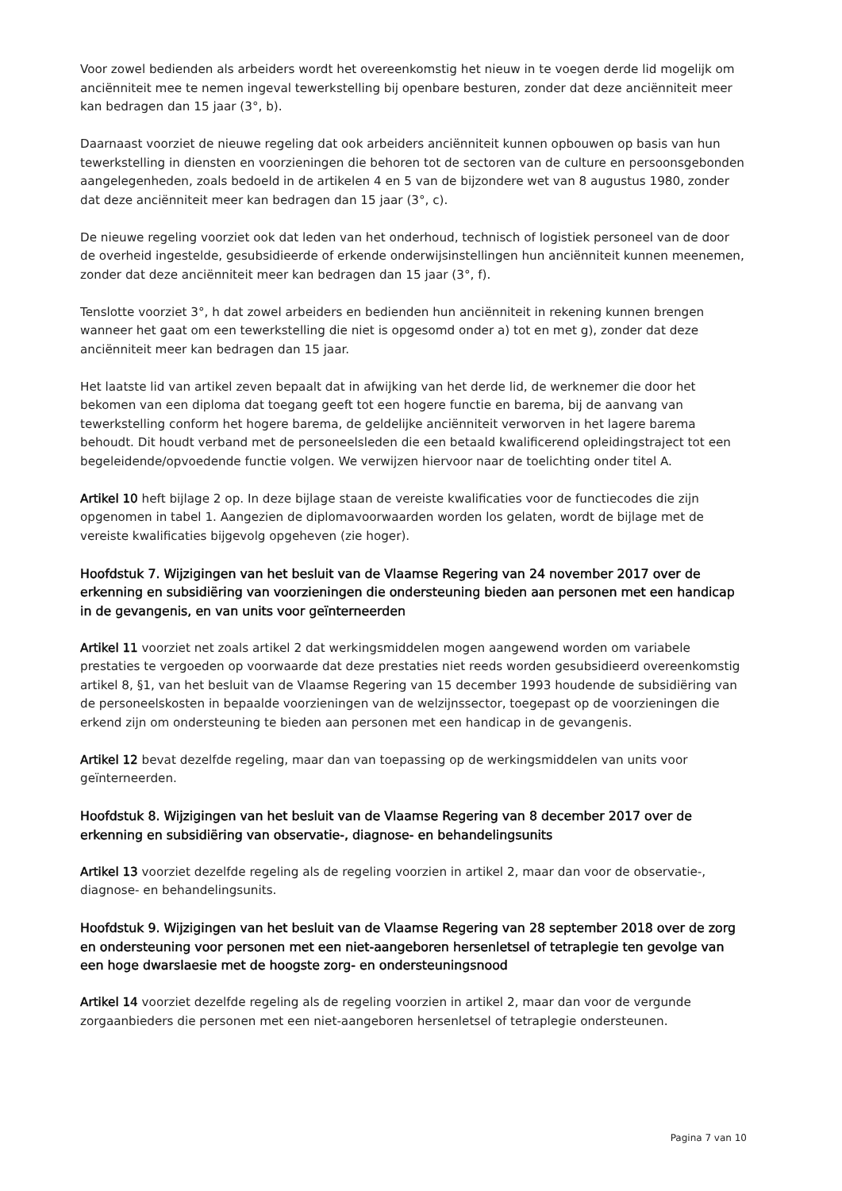Voor zowel bedienden als arbeiders wordt het overeenkomstig het nieuw in te voegen derde lid mogelijk om anciënniteit mee te nemen ingeval tewerkstelling bij openbare besturen, zonder dat deze anciënniteit meer kan bedragen dan 15 jaar (3°, b).
Daarnaast voorziet de nieuwe regeling dat ook arbeiders anciënniteit kunnen opbouwen op basis van hun tewerkstelling in diensten en voorzieningen die behoren tot de sectoren van de culture en persoonsgebonden aangelegenheden, zoals bedoeld in de artikelen 4 en 5 van de bijzondere wet van 8 augustus 1980, zonder dat deze anciënniteit meer kan bedragen dan 15 jaar (3°, c).
De nieuwe regeling voorziet ook dat leden van het onderhoud, technisch of logistiek personeel van de door de overheid ingestelde, gesubsidieerde of erkende onderwijsinstellingen hun anciënniteit kunnen meenemen, zonder dat deze anciënniteit meer kan bedragen dan 15 jaar (3°, f).
Tenslotte voorziet 3°, h dat zowel arbeiders en bedienden hun anciënniteit in rekening kunnen brengen wanneer het gaat om een tewerkstelling die niet is opgesomd onder a) tot en met g), zonder dat deze anciënniteit meer kan bedragen dan 15 jaar.
Het laatste lid van artikel zeven bepaalt dat in afwijking van het derde lid, de werknemer die door het bekomen van een diploma dat toegang geeft tot een hogere functie en barema, bij de aanvang van tewerkstelling conform het hogere barema, de geldelijke anciënniteit verworven in het lagere barema behoudt. Dit houdt verband met de personeelsleden die een betaald kwalificerend opleidingstraject tot een begeleidende/opvoedende functie volgen. We verwijzen hiervoor naar de toelichting onder titel A.
Artikel 10 heft bijlage 2 op. In deze bijlage staan de vereiste kwalificaties voor de functiecodes die zijn opgenomen in tabel 1. Aangezien de diplomavoorwaarden worden los gelaten, wordt de bijlage met de vereiste kwalificaties bijgevolg opgeheven (zie hoger).
Hoofdstuk 7. Wijzigingen van het besluit van de Vlaamse Regering van 24 november 2017 over de erkenning en subsidiëring van voorzieningen die ondersteuning bieden aan personen met een handicap in de gevangenis, en van units voor geïnterneerden
Artikel 11 voorziet net zoals artikel 2 dat werkingsmiddelen mogen aangewend worden om variabele prestaties te vergoeden op voorwaarde dat deze prestaties niet reeds worden gesubsidieerd overeenkomstig artikel 8, §1, van het besluit van de Vlaamse Regering van 15 december 1993 houdende de subsidiëring van de personeelskosten in bepaalde voorzieningen van de welzijnssector, toegepast op de voorzieningen die erkend zijn om ondersteuning te bieden aan personen met een handicap in de gevangenis.
Artikel 12 bevat dezelfde regeling, maar dan van toepassing op de werkingsmiddelen van units voor geïnterneerden.
Hoofdstuk 8. Wijzigingen van het besluit van de Vlaamse Regering van 8 december 2017 over de erkenning en subsidiëring van observatie-, diagnose- en behandelingsunits
Artikel 13 voorziet dezelfde regeling als de regeling voorzien in artikel 2, maar dan voor de observatie-, diagnose- en behandelingsunits.
Hoofdstuk 9. Wijzigingen van het besluit van de Vlaamse Regering van 28 september 2018 over de zorg en ondersteuning voor personen met een niet-aangeboren hersenletsel of tetraplegie ten gevolge van een hoge dwarslaesie met de hoogste zorg- en ondersteuningsnood
Artikel 14 voorziet dezelfde regeling als de regeling voorzien in artikel 2, maar dan voor de vergunde zorgaanbieders die personen met een niet-aangeboren hersenletsel of tetraplegie ondersteunen.
Pagina 7 van 10